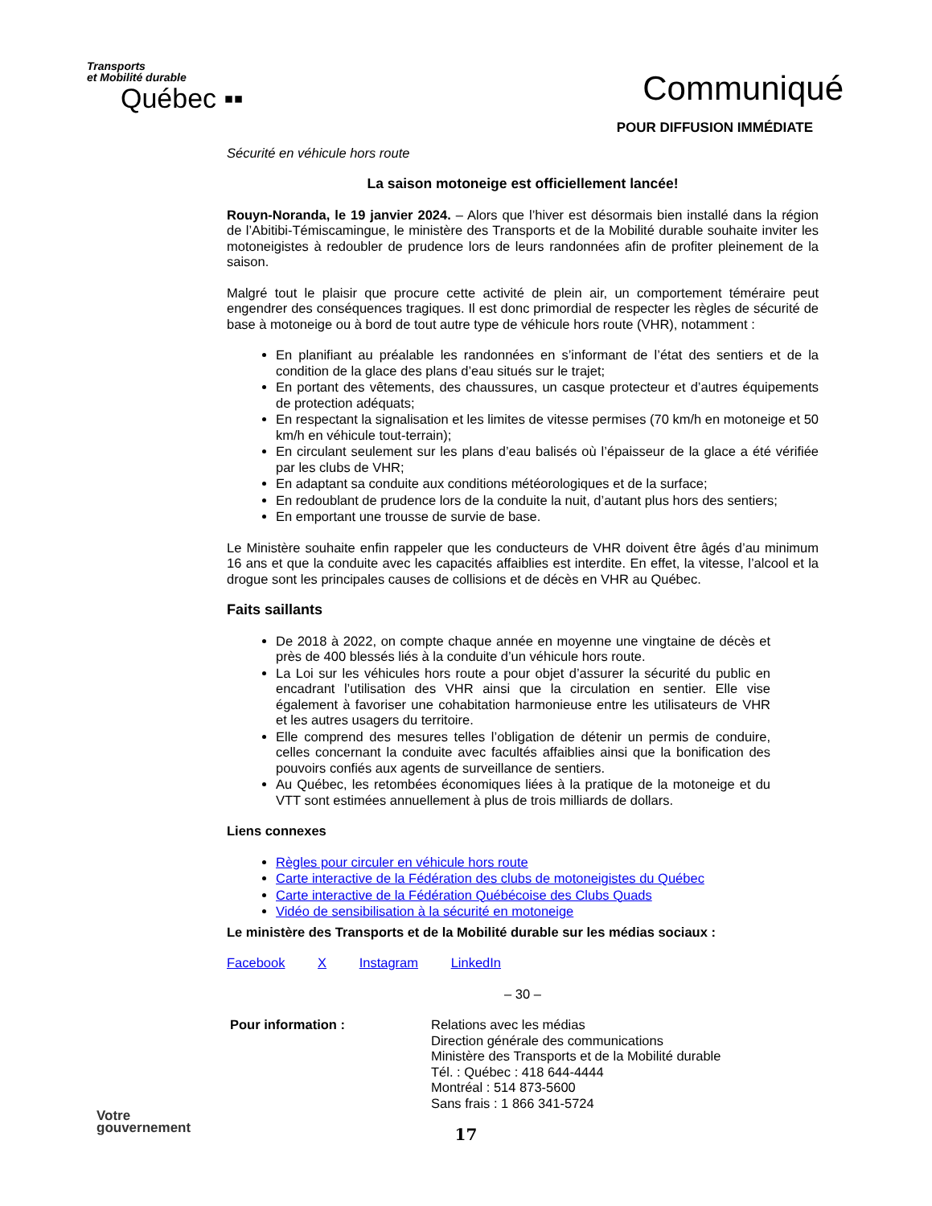Transports
et Mobilité durable
Québec ▪▪
Communiqué
POUR DIFFUSION IMMÉDIATE
Sécurité en véhicule hors route
La saison motoneige est officiellement lancée!
Rouyn-Noranda, le 19 janvier 2024. – Alors que l’hiver est désormais bien installé dans la région de l’Abitibi-Témiscamingue, le ministère des Transports et de la Mobilité durable souhaite inviter les motoneigistes à redoubler de prudence lors de leurs randonnées afin de profiter pleinement de la saison.
Malgré tout le plaisir que procure cette activité de plein air, un comportement téméraire peut engendrer des conséquences tragiques. Il est donc primordial de respecter les règles de sécurité de base à motoneige ou à bord de tout autre type de véhicule hors route (VHR), notamment :
En planifiant au préalable les randonnées en s’informant de l’état des sentiers et de la condition de la glace des plans d’eau situés sur le trajet;
En portant des vêtements, des chaussures, un casque protecteur et d’autres équipements de protection adéquats;
En respectant la signalisation et les limites de vitesse permises (70 km/h en motoneige et 50 km/h en véhicule tout-terrain);
En circulant seulement sur les plans d’eau balisés où l’épaisseur de la glace a été vérifiée par les clubs de VHR;
En adaptant sa conduite aux conditions météorologiques et de la surface;
En redoublant de prudence lors de la conduite la nuit, d’autant plus hors des sentiers;
En emportant une trousse de survie de base.
Le Ministère souhaite enfin rappeler que les conducteurs de VHR doivent être âgés d’au minimum 16 ans et que la conduite avec les capacités affaiblies est interdite. En effet, la vitesse, l’alcool et la drogue sont les principales causes de collisions et de décès en VHR au Québec.
Faits saillants
De 2018 à 2022, on compte chaque année en moyenne une vingtaine de décès et près de 400 blessés liés à la conduite d’un véhicule hors route.
La Loi sur les véhicules hors route a pour objet d’assurer la sécurité du public en encadrant l’utilisation des VHR ainsi que la circulation en sentier. Elle vise également à favoriser une cohabitation harmonieuse entre les utilisateurs de VHR et les autres usagers du territoire.
Elle comprend des mesures telles l’obligation de détenir un permis de conduire, celles concernant la conduite avec facultés affaiblies ainsi que la bonification des pouvoirs confiés aux agents de surveillance de sentiers.
Au Québec, les retombées économiques liées à la pratique de la motoneige et du VTT sont estimées annuellement à plus de trois milliards de dollars.
Liens connexes
Règles pour circuler en véhicule hors route
Carte interactive de la Fédération des clubs de motoneigistes du Québec
Carte interactive de la Fédération Québécoise des Clubs Quads
Vidéo de sensibilisation à la sécurité en motoneige
Le ministère des Transports et de la Mobilité durable sur les médias sociaux :
Facebook X Instagram LinkedIn
– 30 –
Pour information : Relations avec les médias
Direction générale des communications
Ministère des Transports et de la Mobilité durable
Tél. : Québec : 418 644-4444
Montréal : 514 873-5600
Sans frais : 1 866 341-5724
17
Votre
gouvernement